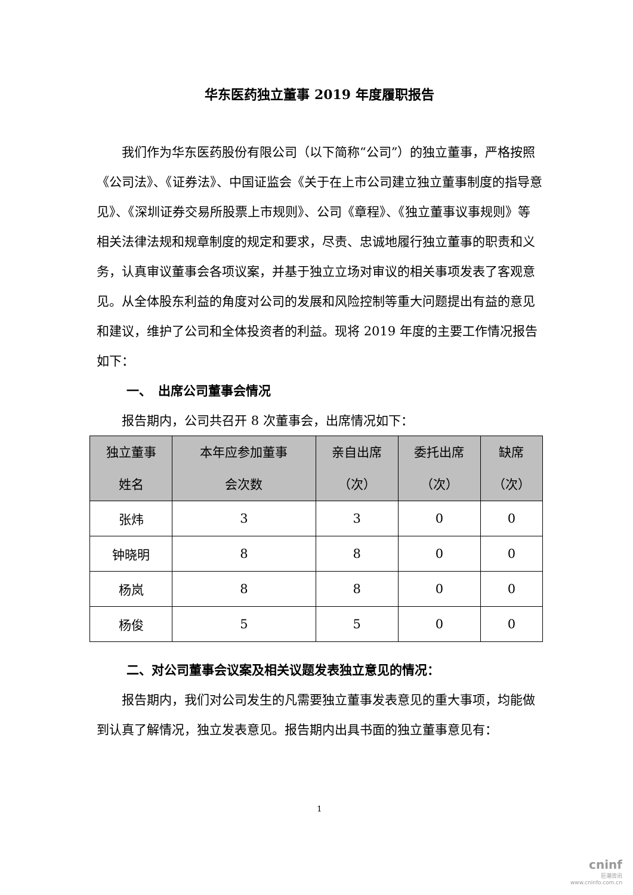华东医药独立董事 2019 年度履职报告
我们作为华东医药股份有限公司（以下简称“公司”）的独立董事，严格按照《公司法》、《证券法》、中国证监会《关于在上市公司建立独立董事制度的指导意见》、《深圳证券交易所股票上市规则》、公司《章程》、《独立董事议事规则》等相关法律法规和规章制度的规定和要求，尽责、忠诚地履行独立董事的职责和义务，认真审议董事会各项议案，并基于独立立场对审议的相关事项发表了客观意见。从全体股东利益的角度对公司的发展和风险控制等重大问题提出有益的意见和建议，维护了公司和全体投资者的利益。现将 2019 年度的主要工作情况报告如下：
一、　出席公司董事会情况
报告期内，公司共召开 8 次董事会，出席情况如下：
| 独立董事 姓名 | 本年应参加董事 会次数 | 亲自出席 （次） | 委托出席 （次） | 缺席 （次） |
| --- | --- | --- | --- | --- |
| 张炜 | 3 | 3 | 0 | 0 |
| 钟晓明 | 8 | 8 | 0 | 0 |
| 杨岚 | 8 | 8 | 0 | 0 |
| 杨俊 | 5 | 5 | 0 | 0 |
二、对公司董事会议案及相关议题发表独立意见的情况：
报告期内，我们对公司发生的凡需要独立董事发表意见的重大事项，均能做到认真了解情况，独立发表意见。报告期内出具书面的独立董事意见有：
1
cninf
巨潮资讯
www.cninfo.com.cn